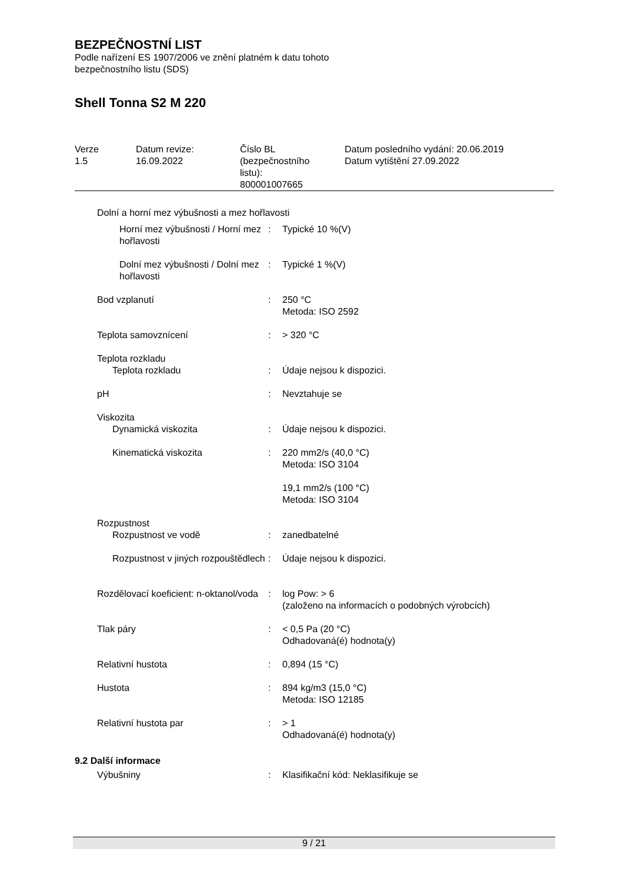BEZPEČNOSTNÍ LIST
Podle nařízení ES 1907/2006 ve znění platném k datu tohoto
bezpečnostního listu (SDS)
Shell Tonna S2 M 220
| Verze 1.5 | Datum revize: 16.09.2022 | Číslo BL (bezpečnostního listu): 800001007665 | Datum posledního vydání: 20.06.2019 Datum vytištění 27.09.2022 |
| Dolní a horní mez výbušnosti a mez hořlavosti | | |
| Horní mez výbušnosti / Horní mez hořlavosti | : | Typické 10 %(V) |
| Dolní mez výbušnosti / Dolní mez hořlavosti | : | Typické 1 %(V) |
| Bod vzplanutí | : | 250 °C Metoda: ISO 2592 |
| Teplota samovznícení | : | > 320 °C |
| Teplota rozkladu | | |
| Teplota rozkladu | : | Údaje nejsou k dispozici. |
| pH | : | Nevztahuje se |
| Viskozita | | |
| Dynamická viskozita | : | Údaje nejsou k dispozici. |
| Kinematická viskozita | : | 220 mm2/s (40,0 °C) Metoda: ISO 3104 |
| | | 19,1 mm2/s (100 °C) Metoda: ISO 3104 |
| Rozpustnost | | |
| Rozpustnost ve vodě | : | zanedbatelné |
| Rozpustnost v jiných rozpouštědlech | : | Údaje nejsou k dispozici. |
| Rozdělovací koeficient: n-oktanol/voda | : | log Pow: > 6 (založeno na informacích o podobných výrobcích) |
| Tlak páry | : | < 0,5 Pa (20 °C) Odhadovaná(é) hodnota(y) |
| Relativní hustota | : | 0,894 (15 °C) |
| Hustota | : | 894 kg/m3 (15,0 °C) Metoda: ISO 12185 |
| Relativní hustota par | : | > 1 Odhadovaná(é) hodnota(y) |
| 9.2 Další informace | | |
| Výbušniny | : | Klasifikační kód: Neklasifikuje se |
9 / 21